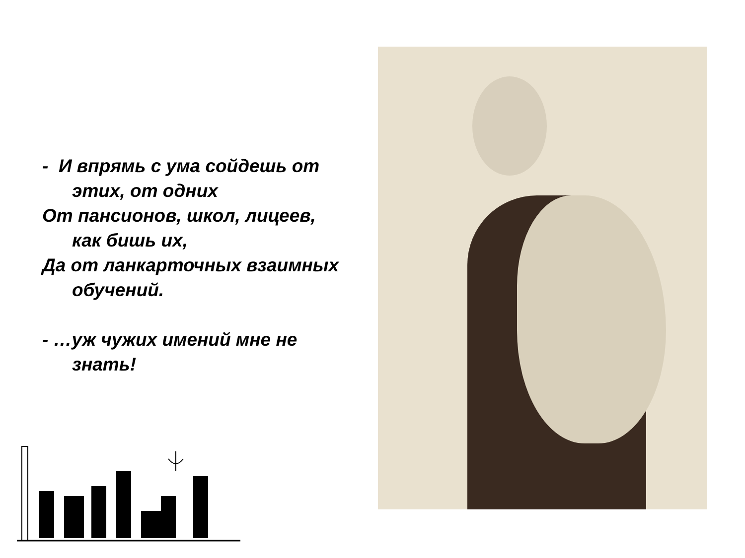- И впрямь с ума сойдешь от этих, от одних
От пансионов, школ, лицеев, как бишь их,
Да от ланкарточных взаимных обучений.
- …уж чужих имений мне не знать!